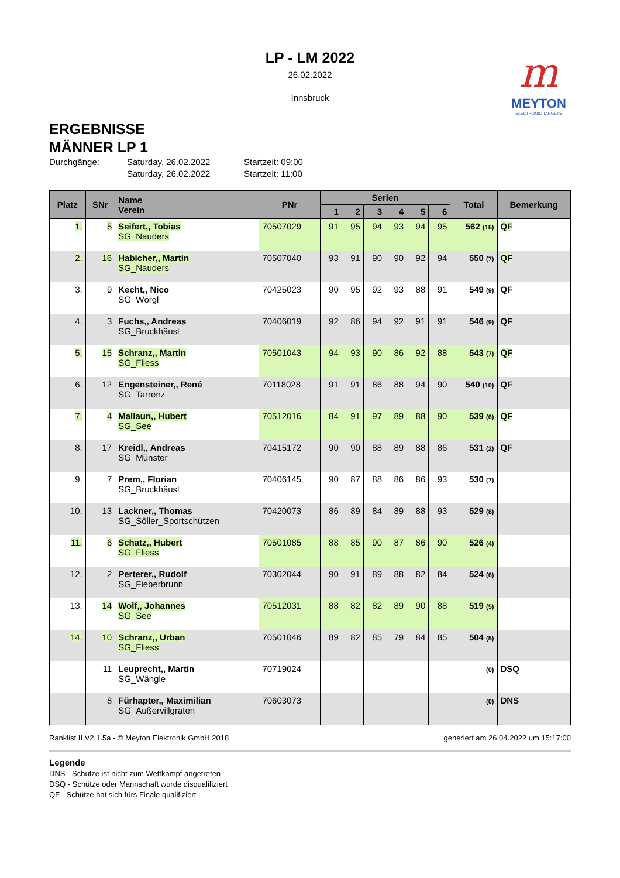LP - LM 2022
26.02.2022
Innsbruck
m
MEYTON
ELECTRONIC TARGETS
ERGEBNISSE
MÄNNER LP 1
Durchgänge: Saturday, 26.02.2022 Startzeit: 09:00 Saturday, 26.02.2022 Startzeit: 11:00
| Platz | SNr | Name Verein | PNr | Serien | | | | | | Total | Bemerkung |
| --- | --- | --- | --- | --- | --- | --- | --- | --- | --- | --- | --- |
| | | | | 1 | 2 | 3 | 4 | 5 | 6 | | |
| 1. | 5 | Seifert,, Tobias SG_Nauders | 70507029 | 91 | 95 | 94 | 93 | 94 | 95 | 562 (15) | QF |
| 2. | 16 | Habicher,, Martin SG_Nauders | 70507040 | 93 | 91 | 90 | 90 | 92 | 94 | 550 (7) | QF |
| 3. | 9 | Kecht,, Nico SG_Wörgl | 70425023 | 90 | 95 | 92 | 93 | 88 | 91 | 549 (9) | QF |
| 4. | 3 | Fuchs,, Andreas SG_Bruckhäusl | 70406019 | 92 | 86 | 94 | 92 | 91 | 91 | 546 (9) | QF |
| 5. | 15 | Schranz,, Martin SG_Fliess | 70501043 | 94 | 93 | 90 | 86 | 92 | 88 | 543 (7) | QF |
| 6. | 12 | Engensteiner,, René SG_Tarrenz | 70118028 | 91 | 91 | 86 | 88 | 94 | 90 | 540 (10) | QF |
| 7. | 4 | Mallaun,, Hubert SG_See | 70512016 | 84 | 91 | 97 | 89 | 88 | 90 | 539 (6) | QF |
| 8. | 17 | Kreidl,, Andreas SG_Münster | 70415172 | 90 | 90 | 88 | 89 | 88 | 86 | 531 (2) | QF |
| 9. | 7 | Prem,, Florian SG_Bruckhäusl | 70406145 | 90 | 87 | 88 | 86 | 86 | 93 | 530 (7) | |
| 10. | 13 | Lackner,, Thomas SG_Söller_Sportschützen | 70420073 | 86 | 89 | 84 | 89 | 88 | 93 | 529 (8) | |
| 11. | 6 | Schatz,, Hubert SG_Fliess | 70501085 | 88 | 85 | 90 | 87 | 86 | 90 | 526 (4) | |
| 12. | 2 | Perterer,, Rudolf SG_Fieberbrunn | 70302044 | 90 | 91 | 89 | 88 | 82 | 84 | 524 (6) | |
| 13. | 14 | Wolf,, Johannes SG_See | 70512031 | 88 | 82 | 82 | 89 | 90 | 88 | 519 (5) | |
| 14. | 10 | Schranz,, Urban SG_Fliess | 70501046 | 89 | 82 | 85 | 79 | 84 | 85 | 504 (5) | |
| | 11 | Leuprecht,, Martin SG_Wängle | 70719024 | | | | | | | (0) | DSQ |
| | 8 | Fürhapter,, Maximilian SG_Außervillgraten | 70603073 | | | | | | | (0) | DNS |
Ranklist II V2.1.5a - © Meyton Elektronik GmbH 2018 generiert am 26.04.2022 um 15:17:00
Legende
DNS - Schütze ist nicht zum Wettkampf angetreten
DSQ - Schütze oder Mannschaft wurde disqualifiziert
QF - Schütze hat sich fürs Finale qualifiziert